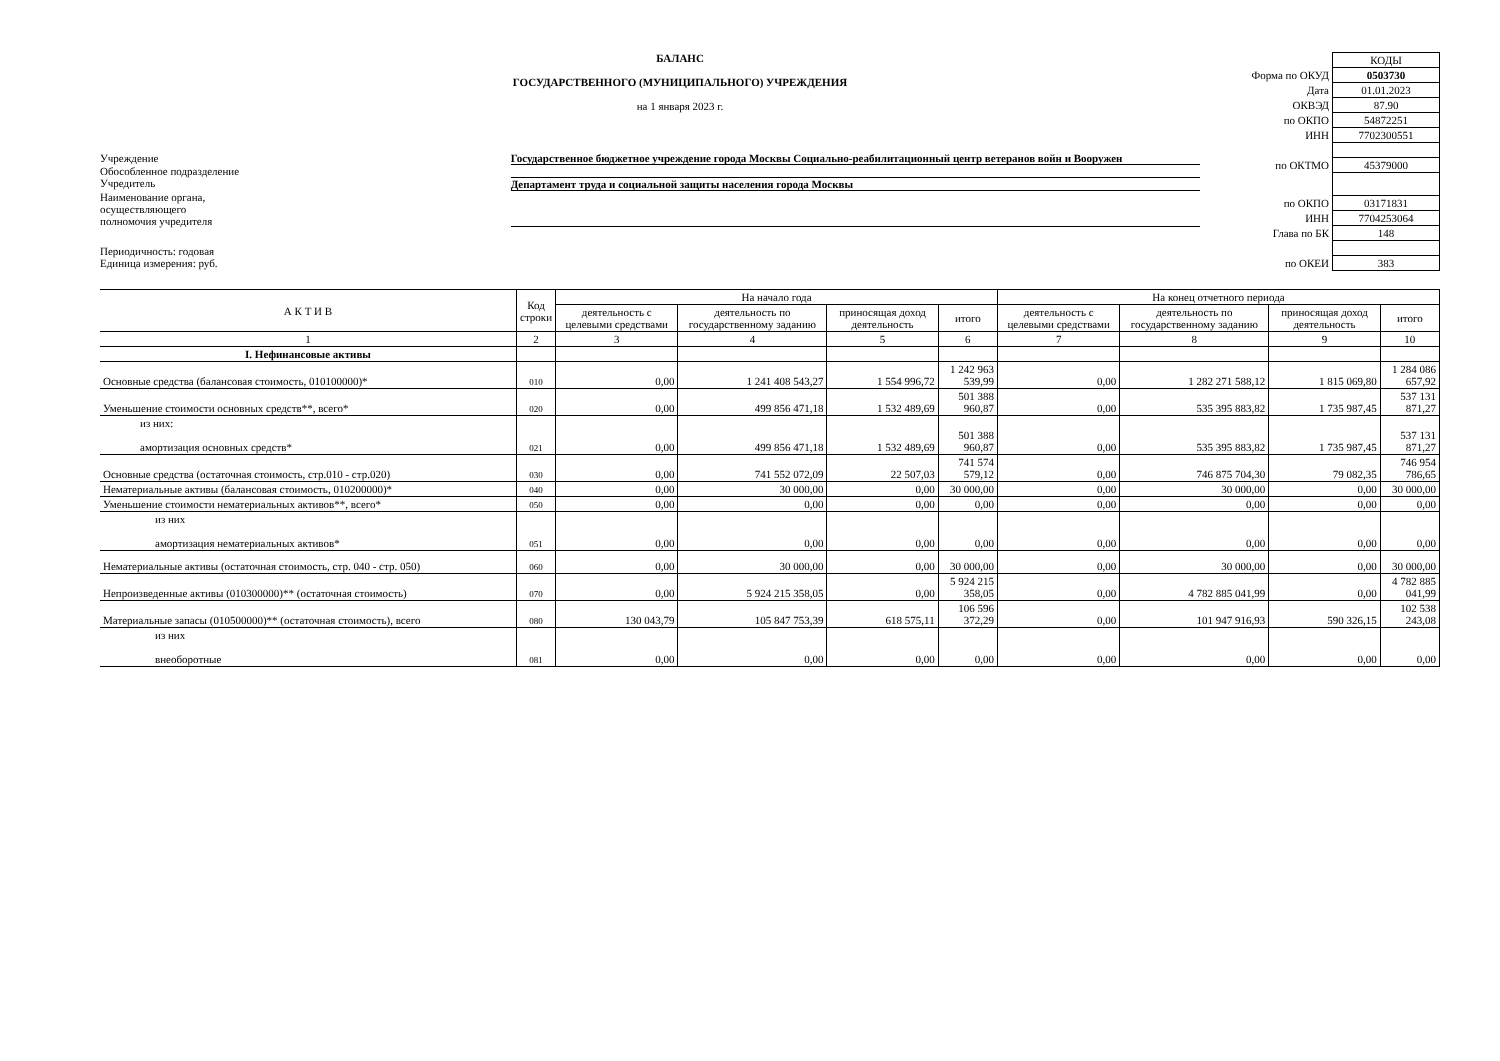БАЛАНС
ГОСУДАРСТВЕННОГО (МУНИЦИПАЛЬНОГО) УЧРЕЖДЕНИЯ
на 1 января 2023 г.
Учреждение Государственное бюджетное учреждение города Москвы Социально-реабилитационный центр ветеранов войн и Вооружен
Обособленное подразделение
Учредитель Департамент труда и социальной защиты населения города Москвы
Наименование органа,
осуществляющего
полномочия учредителя
Периодичность: годовая
Единица измерения: руб.
| | КОДЫ |
| Форма по ОКУД | 0503730 |
| Дата | 01.01.2023 |
| ОКВЭД | 87.90 |
| по ОКПО | 54872251 |
| ИНН | 7702300551 |
| по ОКТМО | 45379000 |
| по ОКПО | 03171831 |
| ИНН | 7704253064 |
| Глава по БК | 148 |
| по ОКЕИ | 383 |
| А К Т И В | Код строки | На начало года | | | | На конец отчетного периода | | | |
| --- | --- | --- | --- | --- | --- | --- | --- | --- | --- |
| | | деятельность с целевыми средствами | деятельность по государственному заданию | приносящая доход деятельность | итого | деятельность с целевыми средствами | деятельность по государственному заданию | приносящая доход деятельность | итого |
| 1 | 2 | 3 | 4 | 5 | 6 | 7 | 8 | 9 | 10 |
| I. Нефинансовые активы | | | | | | | | | |
| Основные средства (балансовая стоимость, 010100000)* | 010 | 0,00 | 1 241 408 543,27 | 1 554 996,72 | 1 242 963 539,99 | 0,00 | 1 282 271 588,12 | 1 815 069,80 | 1 284 086 657,92 |
| Уменьшение стоимости основных средств**, всего* | 020 | 0,00 | 499 856 471,18 | 1 532 489,69 | 501 388 960,87 | 0,00 | 535 395 883,82 | 1 735 987,45 | 537 131 871,27 |
| из них: амортизация основных средств* | 021 | 0,00 | 499 856 471,18 | 1 532 489,69 | 501 388 960,87 | 0,00 | 535 395 883,82 | 1 735 987,45 | 537 131 871,27 |
| Основные средства (остаточная стоимость, стр.010 - стр.020) | 030 | 0,00 | 741 552 072,09 | 22 507,03 | 741 574 579,12 | 0,00 | 746 875 704,30 | 79 082,35 | 746 954 786,65 |
| Нематериальные активы (балансовая стоимость, 010200000)* | 040 | 0,00 | 30 000,00 | 0,00 | 30 000,00 | 0,00 | 30 000,00 | 0,00 | 30 000,00 |
| Уменьшение стоимости нематериальных активов**, всего* | 050 | 0,00 | 0,00 | 0,00 | 0,00 | 0,00 | 0,00 | 0,00 | 0,00 |
| из них амортизация нематериальных активов* | 051 | 0,00 | 0,00 | 0,00 | 0,00 | 0,00 | 0,00 | 0,00 | 0,00 |
| Нематериальные активы (остаточная стоимость, стр. 040 - стр. 050) | 060 | 0,00 | 30 000,00 | 0,00 | 30 000,00 | 0,00 | 30 000,00 | 0,00 | 30 000,00 |
| Непроизведенные активы (010300000)** (остаточная стоимость) | 070 | 0,00 | 5 924 215 358,05 | 0,00 | 5 924 215 358,05 | 0,00 | 4 782 885 041,99 | 0,00 | 4 782 885 041,99 |
| Материальные запасы (010500000)** (остаточная стоимость), всего | 080 | 130 043,79 | 105 847 753,39 | 618 575,11 | 106 596 372,29 | 0,00 | 101 947 916,93 | 590 326,15 | 102 538 243,08 |
| из них внеоборотные | 081 | 0,00 | 0,00 | 0,00 | 0,00 | 0,00 | 0,00 | 0,00 | 0,00 |